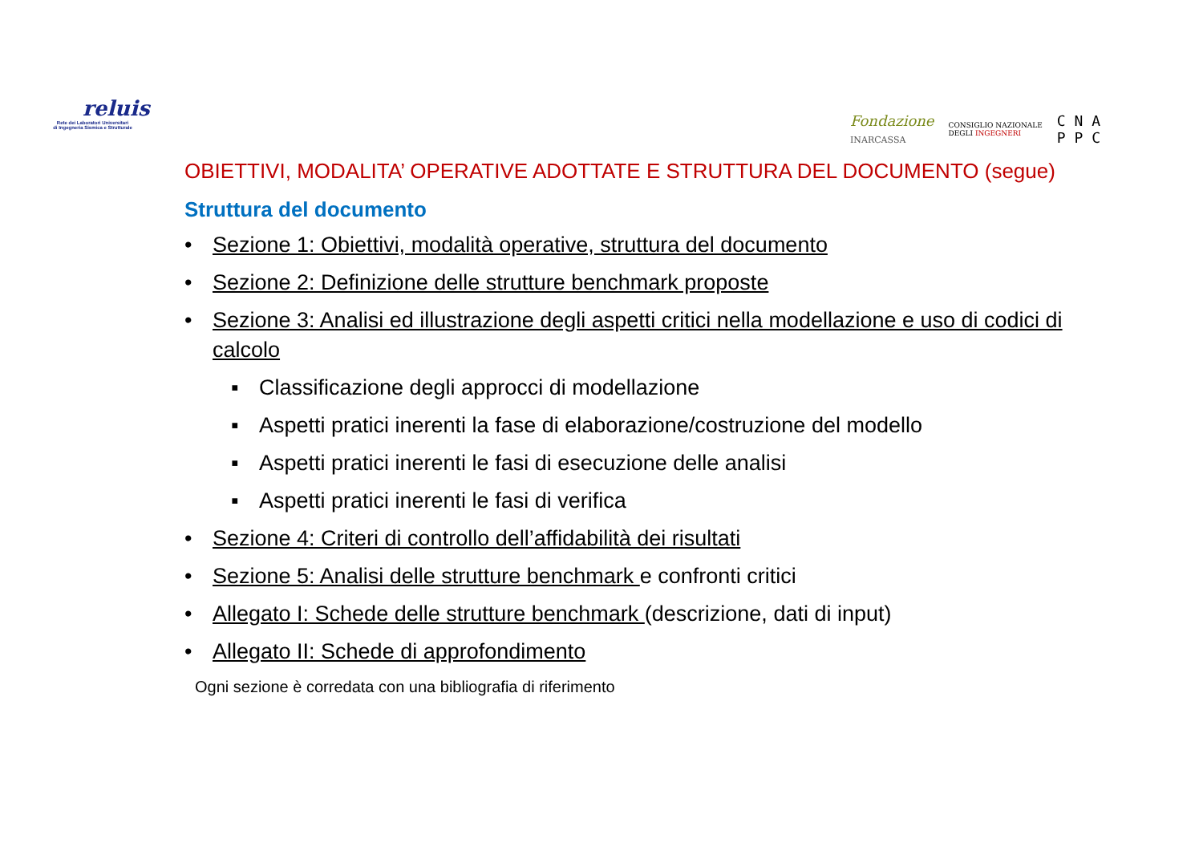reluis
Rete dei Laboratori Universitari
di Ingegneria Sismica e Strutturale
Fondazione
INARCASSA CONSIGLIO NAZIONALE
DEGLI INGEGNERI C N A
P P C
OBIETTIVI, MODALITA’ OPERATIVE ADOTTATE E STRUTTURA DEL DOCUMENTO (segue)
Struttura del documento
• Sezione 1: Obiettivi, modalità operative, struttura del documento
• Sezione 2: Definizione delle strutture benchmark proposte
• Sezione 3: Analisi ed illustrazione degli aspetti critici nella modellazione e uso di codici di calcolo
▪ Classificazione degli approcci di modellazione
▪ Aspetti pratici inerenti la fase di elaborazione/costruzione del modello
▪ Aspetti pratici inerenti le fasi di esecuzione delle analisi
▪ Aspetti pratici inerenti le fasi di verifica
• Sezione 4: Criteri di controllo dell’affidabilità dei risultati
• Sezione 5: Analisi delle strutture benchmark e confronti critici
• Allegato I: Schede delle strutture benchmark (descrizione, dati di input)
• Allegato II: Schede di approfondimento
Ogni sezione è corredata con una bibliografia di riferimento